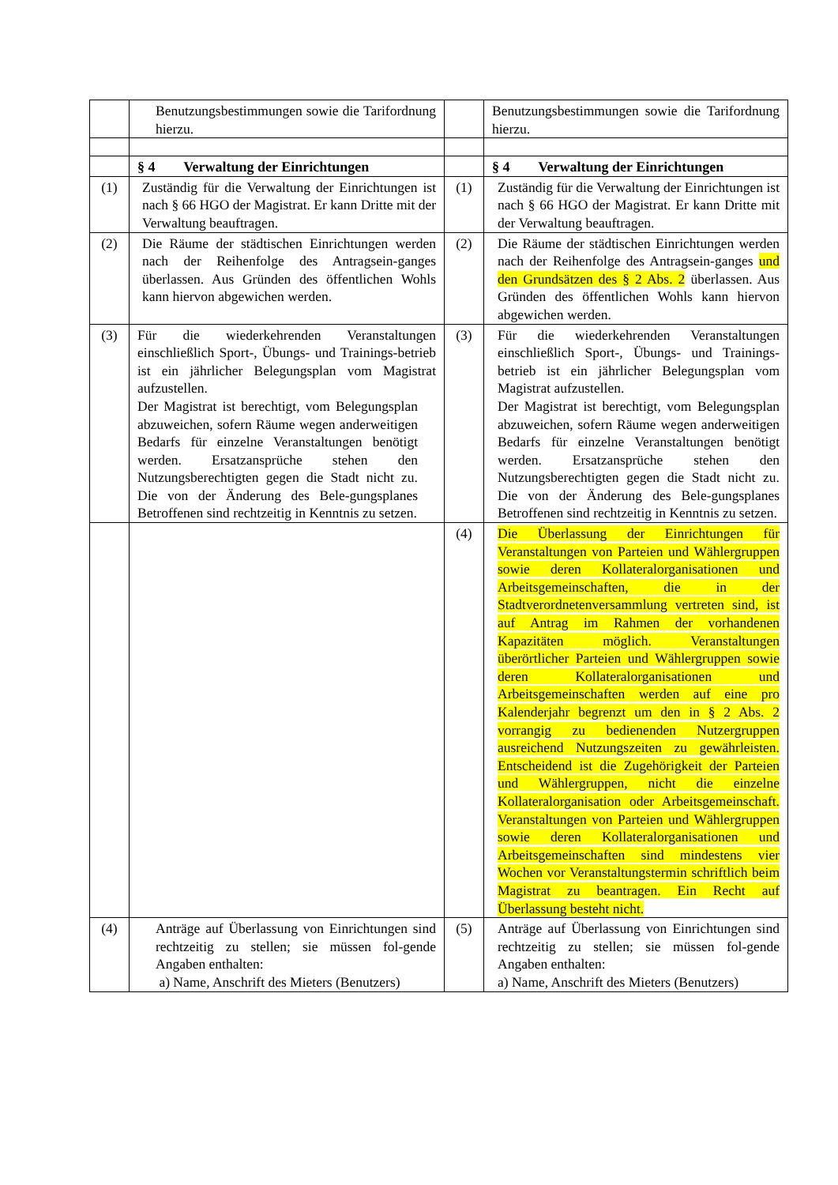| | Benutzungsbestimmungen sowie die Tarifordnung hierzu. | | Benutzungsbestimmungen sowie die Tarifordnung hierzu. |
| | § 4 Verwaltung der Einrichtungen | | § 4 Verwaltung der Einrichtungen |
| (1) | Zuständig für die Verwaltung der Einrichtungen ist nach § 66 HGO der Magistrat. Er kann Dritte mit der Verwaltung beauftragen. | (1) | Zuständig für die Verwaltung der Einrichtungen ist nach § 66 HGO der Magistrat. Er kann Dritte mit der Verwaltung beauftragen. |
| (2) | Die Räume der städtischen Einrichtungen werden nach der Reihenfolge des Antragsein-ganges überlassen. Aus Gründen des öffentlichen Wohls kann hiervon abgewichen werden. | (2) | Die Räume der städtischen Einrichtungen werden nach der Reihenfolge des Antragsein-ganges und den Grundsätzen des § 2 Abs. 2 überlassen. Aus Gründen des öffentlichen Wohls kann hiervon abgewichen werden. |
| (3) | Für die wiederkehrenden Veranstaltungen einschließlich Sport-, Übungs- und Trainings-betrieb ist ein jährlicher Belegungsplan vom Magistrat aufzustellen. Der Magistrat ist berechtigt, vom Belegungsplan abzuweichen, sofern Räume wegen anderweitigen Bedarfs für einzelne Veranstaltungen benötigt werden. Ersatzansprüche stehen den Nutzungsberechtigten gegen die Stadt nicht zu. Die von der Änderung des Bele-gungsplanes Betroffenen sind rechtzeitig in Kenntnis zu setzen. | (3) | Für die wiederkehrenden Veranstaltungen einschließlich Sport-, Übungs- und Trainings-betrieb ist ein jährlicher Belegungsplan vom Magistrat aufzustellen. Der Magistrat ist berechtigt, vom Belegungsplan abzuweichen, sofern Räume wegen anderweitigen Bedarfs für einzelne Veranstaltungen benötigt werden. Ersatzansprüche stehen den Nutzungsberechtigten gegen die Stadt nicht zu. Die von der Änderung des Bele-gungsplanes Betroffenen sind rechtzeitig in Kenntnis zu setzen. |
| | | (4) | Die Überlassung der Einrichtungen für Veranstaltungen von Parteien und Wählergruppen sowie deren Kollateralorganisationen und Arbeitsgemeinschaften, die in der Stadtverordnetenversammlung vertreten sind, ist auf Antrag im Rahmen der vorhandenen Kapazitäten möglich. Veranstaltungen überörtlicher Parteien und Wählergruppen sowie deren Kollateralorganisationen und Arbeitsgemeinschaften werden auf eine pro Kalenderjahr begrenzt um den in § 2 Abs. 2 vorrangig zu bedienenden Nutzergruppen ausreichend Nutzungszeiten zu gewährleisten. Entscheidend ist die Zugehörigkeit der Parteien und Wählergruppen, nicht die einzelne Kollateralorganisation oder Arbeitsgemeinschaft. Veranstaltungen von Parteien und Wählergruppen sowie deren Kollateralorganisationen und Arbeitsgemeinschaften sind mindestens vier Wochen vor Veranstaltungstermin schriftlich beim Magistrat zu beantragen. Ein Recht auf Überlassung besteht nicht. |
| (4) | Anträge auf Überlassung von Einrichtungen sind rechtzeitig zu stellen; sie müssen fol-gende Angaben enthalten: a) Name, Anschrift des Mieters (Benutzers) | (5) | Anträge auf Überlassung von Einrichtungen sind rechtzeitig zu stellen; sie müssen fol-gende Angaben enthalten: a) Name, Anschrift des Mieters (Benutzers) |